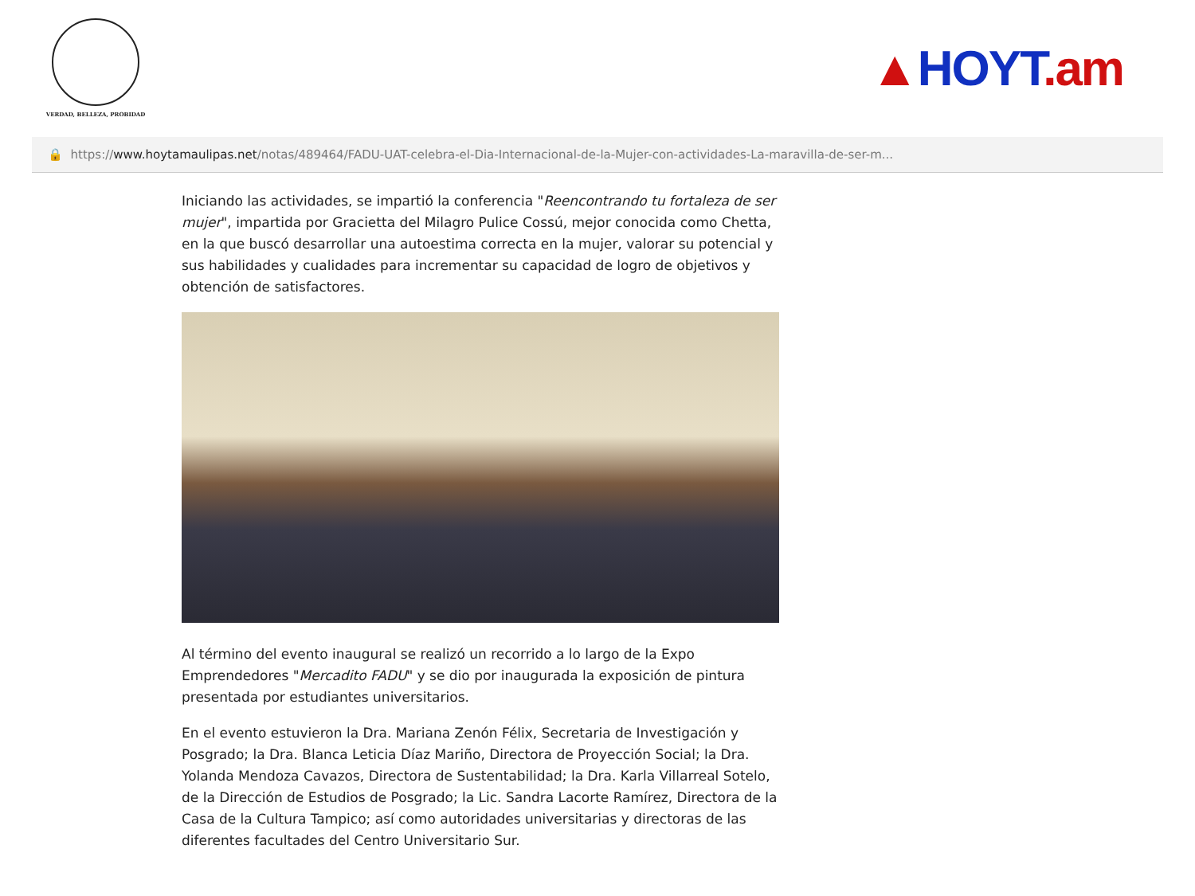VERDAD, BELLEZA, PROBIDAD
▲HOYT.am
🔒 https:// www.hoytamaulipas.net /notas/489464/FADU-UAT-celebra-el-Dia-Internacional-de-la-Mujer-con-actividades-La-maravilla-de-ser-m...
Iniciando las actividades, se impartió la conferencia "Reencontrando tu fortaleza de ser mujer", impartida por Gracietta del Milagro Pulice Cossú, mejor conocida como Chetta, en la que buscó desarrollar una autoestima correcta en la mujer, valorar su potencial y sus habilidades y cualidades para incrementar su capacidad de logro de objetivos y obtención de satisfactores.
Al término del evento inaugural se realizó un recorrido a lo largo de la Expo Emprendedores "Mercadito FADU" y se dio por inaugurada la exposición de pintura presentada por estudiantes universitarios.
En el evento estuvieron la Dra. Mariana Zenón Félix, Secretaria de Investigación y Posgrado; la Dra. Blanca Leticia Díaz Mariño, Directora de Proyección Social; la Dra. Yolanda Mendoza Cavazos, Directora de Sustentabilidad; la Dra. Karla Villarreal Sotelo, de la Dirección de Estudios de Posgrado; la Lic. Sandra Lacorte Ramírez, Directora de la Casa de la Cultura Tampico; así como autoridades universitarias y directoras de las diferentes facultades del Centro Universitario Sur.